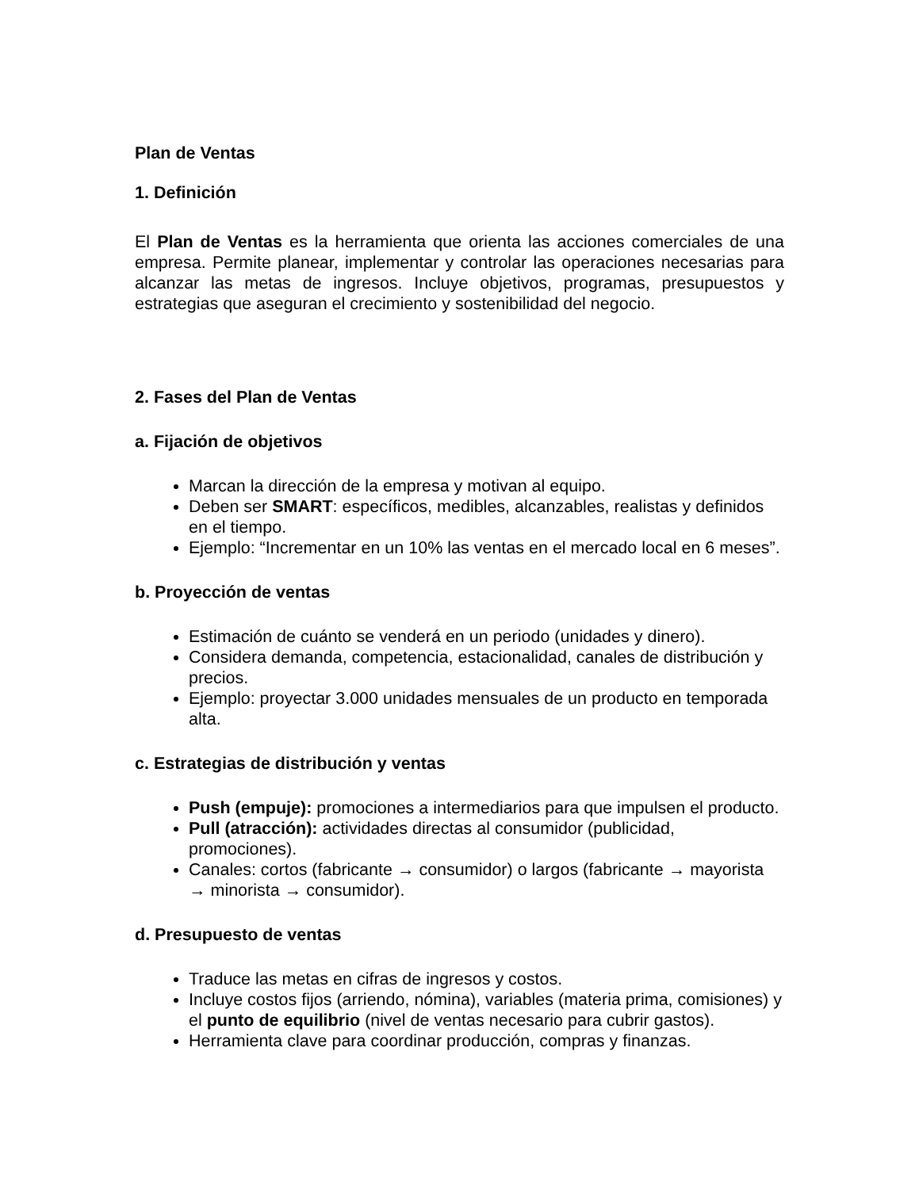Plan de Ventas
1. Definición
El Plan de Ventas es la herramienta que orienta las acciones comerciales de una empresa. Permite planear, implementar y controlar las operaciones necesarias para alcanzar las metas de ingresos. Incluye objetivos, programas, presupuestos y estrategias que aseguran el crecimiento y sostenibilidad del negocio.
2. Fases del Plan de Ventas
a. Fijación de objetivos
Marcan la dirección de la empresa y motivan al equipo.
Deben ser SMART: específicos, medibles, alcanzables, realistas y definidos en el tiempo.
Ejemplo: “Incrementar en un 10% las ventas en el mercado local en 6 meses”.
b. Proyección de ventas
Estimación de cuánto se venderá en un periodo (unidades y dinero).
Considera demanda, competencia, estacionalidad, canales de distribución y precios.
Ejemplo: proyectar 3.000 unidades mensuales de un producto en temporada alta.
c. Estrategias de distribución y ventas
Push (empuje): promociones a intermediarios para que impulsen el producto.
Pull (atracción): actividades directas al consumidor (publicidad, promociones).
Canales: cortos (fabricante → consumidor) o largos (fabricante → mayorista → minorista → consumidor).
d. Presupuesto de ventas
Traduce las metas en cifras de ingresos y costos.
Incluye costos fijos (arriendo, nómina), variables (materia prima, comisiones) y el punto de equilibrio (nivel de ventas necesario para cubrir gastos).
Herramienta clave para coordinar producción, compras y finanzas.